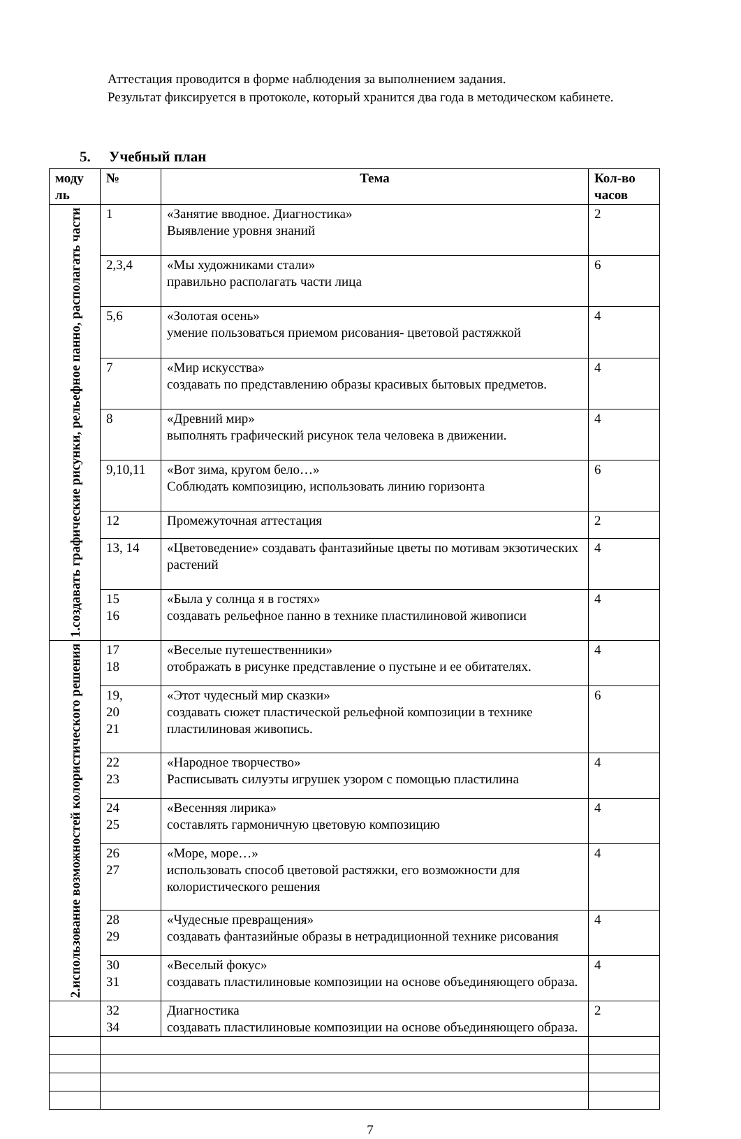Аттестация проводится в форме наблюдения за выполнением задания.
Результат фиксируется в протоколе, который хранится два года в методическом кабинете.
5. Учебный план
| моду ль | № | Тема | Кол-во часов |
| --- | --- | --- | --- |
| 1.создавать графические рисунки, рельефное панно, располагать части | 1 | «Занятие вводное. Диагностика» Выявление уровня знаний | 2 |
| | 2,3,4 | «Мы художниками стали» правильно располагать части лица | 6 |
| | 5,6 | «Золотая осень» умение пользоваться приемом рисования- цветовой растяжкой | 4 |
| | 7 | «Мир искусства» создавать по представлению образы красивых бытовых предметов. | 4 |
| | 8 | «Древний мир» выполнять графический рисунок тела человека в движении. | 4 |
| | 9,10,11 | «Вот зима, кругом бело…» Соблюдать композицию, использовать линию горизонта | 6 |
| | 12 | Промежуточная аттестация | 2 |
| | 13, 14 | «Цветоведение» создавать фантазийные цветы по мотивам экзотических растений | 4 |
| | 15 16 | «Была у солнца я в гостях» создавать рельефное панно в технике пластилиновой живописи | 4 |
| 2.использование возможностей колористического решения | 17 18 | «Веселые путешественники» отображать в рисунке представление о пустыне и ее обитателях. | 4 |
| | 19, 20 21 | «Этот чудесный мир сказки» создавать сюжет пластической рельефной композиции в технике пластилиновая живопись. | 6 |
| | 22 23 | «Народное творчество» Расписывать силуэты игрушек узором с помощью пластилина | 4 |
| | 24 25 | «Весенняя лирика» составлять гармоничную цветовую композицию | 4 |
| | 26 27 | «Море, море…» использовать способ цветовой растяжки, его возможности для колористического решения | 4 |
| | 28 29 | «Чудесные превращения» создавать фантазийные образы в нетрадиционной технике рисования | 4 |
| | 30 31 | «Веселый фокус» создавать пластилиновые композиции на основе объединяющего образа. | 4 |
| | 32 34 | Диагностика создавать пластилиновые композиции на основе объединяющего образа. | 2 |
7